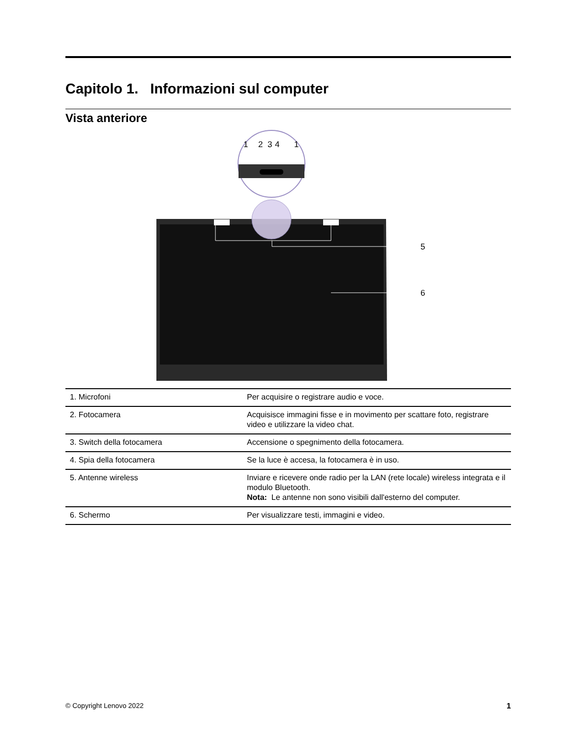Capitolo 1. Informazioni sul computer
Vista anteriore
1
2
3
4
1
5
6
| 1. Microfoni | Per acquisire o registrare audio e voce. |
| 2. Fotocamera | Acquisisce immagini fisse e in movimento per scattare foto, registrare video e utilizzare la video chat. |
| 3. Switch della fotocamera | Accensione o spegnimento della fotocamera. |
| 4. Spia della fotocamera | Se la luce è accesa, la fotocamera è in uso. |
| 5. Antenne wireless | Inviare e ricevere onde radio per la LAN (rete locale) wireless integrata e il modulo Bluetooth. Nota: Le antenne non sono visibili dall'esterno del computer. |
| 6. Schermo | Per visualizzare testi, immagini e video. |
© Copyright Lenovo 2022 1